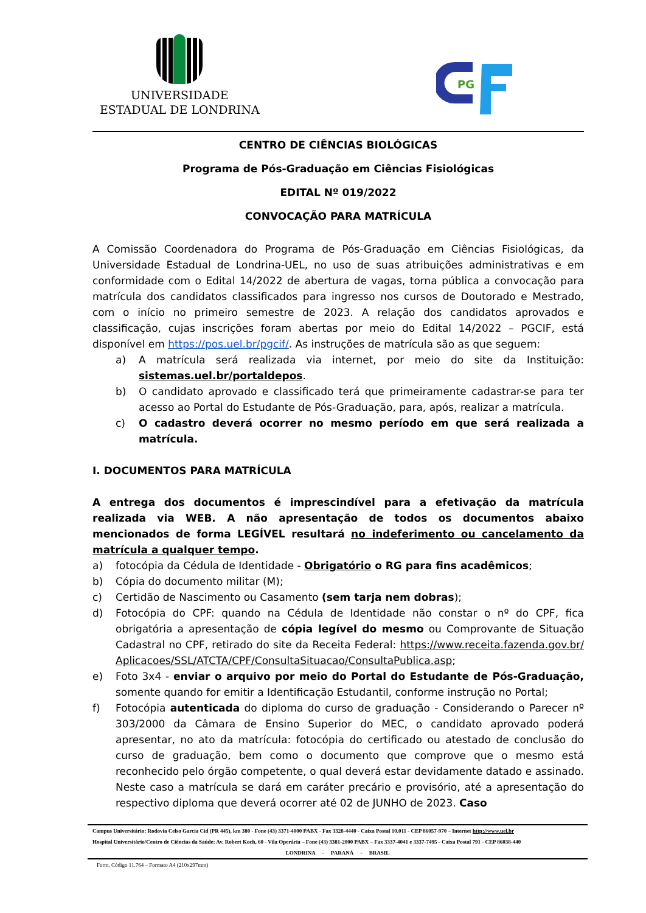UNIVERSIDADE
ESTADUAL DE LONDRINA
PG
CENTRO DE CIÊNCIAS BIOLÓGICAS
Programa de Pós-Graduação em Ciências Fisiológicas
EDITAL Nº 019/2022
CONVOCAÇÃO PARA MATRÍCULA
A Comissão Coordenadora do Programa de Pós-Graduação em Ciências Fisiológicas, da Universidade Estadual de Londrina-UEL, no uso de suas atribuições administrativas e em conformidade com o Edital 14/2022 de abertura de vagas, torna pública a convocação para matrícula dos candidatos classificados para ingresso nos cursos de Doutorado e Mestrado, com o início no primeiro semestre de 2023. A relação dos candidatos aprovados e classificação, cujas inscrições foram abertas por meio do Edital 14/2022 – PGCIF, está disponível em https://pos.uel.br/pgcif/. As instruções de matrícula são as que seguem:
a) A matrícula será realizada via internet, por meio do site da Instituição: sistemas.uel.br/portaldepos.
b) O candidato aprovado e classificado terá que primeiramente cadastrar-se para ter acesso ao Portal do Estudante de Pós-Graduação, para, após, realizar a matrícula.
c) O cadastro deverá ocorrer no mesmo período em que será realizada a matrícula.
I. DOCUMENTOS PARA MATRÍCULA
A entrega dos documentos é imprescindível para a efetivação da matrícula realizada via WEB. A não apresentação de todos os documentos abaixo mencionados de forma LEGÍVEL resultará no indeferimento ou cancelamento da matrícula a qualquer tempo.
a) fotocópia da Cédula de Identidade - Obrigatório o RG para fins acadêmicos;
b) Cópia do documento militar (M);
c) Certidão de Nascimento ou Casamento (sem tarja nem dobras);
d) Fotocópia do CPF: quando na Cédula de Identidade não constar o nº do CPF, fica obrigatória a apresentação de cópia legível do mesmo ou Comprovante de Situação Cadastral no CPF, retirado do site da Receita Federal: https://www.receita.fazenda.gov.br/Aplicacoes/SSL/ATCTA/CPF/ConsultaSituacao/ConsultaPublica.asp;
e) Foto 3x4 - enviar o arquivo por meio do Portal do Estudante de Pós-Graduação, somente quando for emitir a Identificação Estudantil, conforme instrução no Portal;
f) Fotocópia autenticada do diploma do curso de graduação - Considerando o Parecer nº 303/2000 da Câmara de Ensino Superior do MEC, o candidato aprovado poderá apresentar, no ato da matrícula: fotocópia do certificado ou atestado de conclusão do curso de graduação, bem como o documento que comprove que o mesmo está reconhecido pelo órgão competente, o qual deverá estar devidamente datado e assinado. Neste caso a matrícula se dará em caráter precário e provisório, até a apresentação do respectivo diploma que deverá ocorrer até 02 de JUNHO de 2023. Caso
Campus Universitário: Rodovia Celso Garcia Cid (PR 445), km 380 - Fone (43) 3371-4000 PABX - Fax 3328-4440 - Caixa Postal 10.011 - CEP 86057-970 – Internet http://www.uel.br
Hospital Universitário/Centro de Ciências da Saúde: Av. Robert Koch, 60 - Vila Operária – Fone (43) 3381-2000 PABX – Fax 3337-4041 e 3337-7495 - Caixa Postal 791 - CEP 86038-440
LONDRINA - PARANÁ - BRASIL
Form. Código 11.764 – Formato A4 (210x297mm)